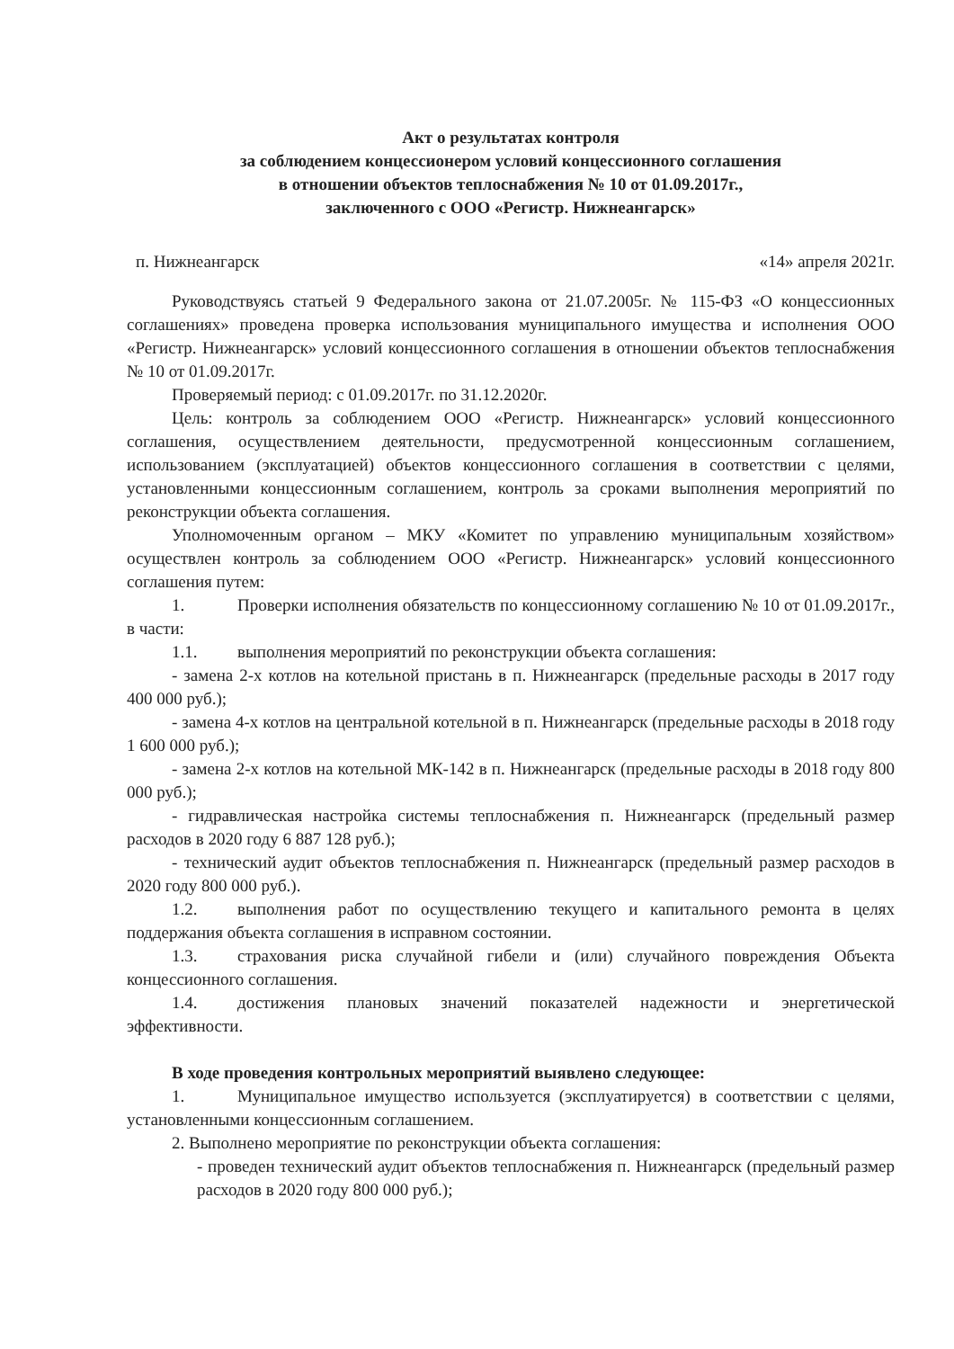Акт о результатах контроля
за соблюдением концессионером условий концессионного соглашения
в отношении объектов теплоснабжения № 10 от 01.09.2017г.,
заключенного с ООО «Регистр. Нижнеангарск»
п. Нижнеангарск «14» апреля 2021г.
Руководствуясь статьей 9 Федерального закона от 21.07.2005г. № 115-ФЗ «О концессионных соглашениях» проведена проверка использования муниципального имущества и исполнения ООО «Регистр. Нижнеангарск» условий концессионного соглашения в отношении объектов теплоснабжения № 10 от 01.09.2017г.
Проверяемый период: с 01.09.2017г. по 31.12.2020г.
Цель: контроль за соблюдением ООО «Регистр. Нижнеангарск» условий концессионного соглашения, осуществлением деятельности, предусмотренной концессионным соглашением, использованием (эксплуатацией) объектов концессионного соглашения в соответствии с целями, установленными концессионным соглашением, контроль за сроками выполнения мероприятий по реконструкции объекта соглашения.
Уполномоченным органом – МКУ «Комитет по управлению муниципальным хозяйством» осуществлен контроль за соблюдением ООО «Регистр. Нижнеангарск» условий концессионного соглашения путем:
1. Проверки исполнения обязательств по концессионному соглашению № 10 от 01.09.2017г., в части:
1.1. выполнения мероприятий по реконструкции объекта соглашения:
- замена 2-х котлов на котельной пристань в п. Нижнеангарск (предельные расходы в 2017 году 400 000 руб.);
- замена 4-х котлов на центральной котельной в п. Нижнеангарск (предельные расходы в 2018 году 1 600 000 руб.);
- замена 2-х котлов на котельной МК-142 в п. Нижнеангарск (предельные расходы в 2018 году 800 000 руб.);
- гидравлическая настройка системы теплоснабжения п. Нижнеангарск (предельный размер расходов в 2020 году 6 887 128 руб.);
- технический аудит объектов теплоснабжения п. Нижнеангарск (предельный размер расходов в 2020 году 800 000 руб.).
1.2. выполнения работ по осуществлению текущего и капитального ремонта в целях поддержания объекта соглашения в исправном состоянии.
1.3. страхования риска случайной гибели и (или) случайного повреждения Объекта концессионного соглашения.
1.4. достижения плановых значений показателей надежности и энергетической эффективности.
В ходе проведения контрольных мероприятий выявлено следующее:
1. Муниципальное имущество используется (эксплуатируется) в соответствии с целями, установленными концессионным соглашением.
2. Выполнено мероприятие по реконструкции объекта соглашения:
- проведен технический аудит объектов теплоснабжения п. Нижнеангарск (предельный размер расходов в 2020 году 800 000 руб.);